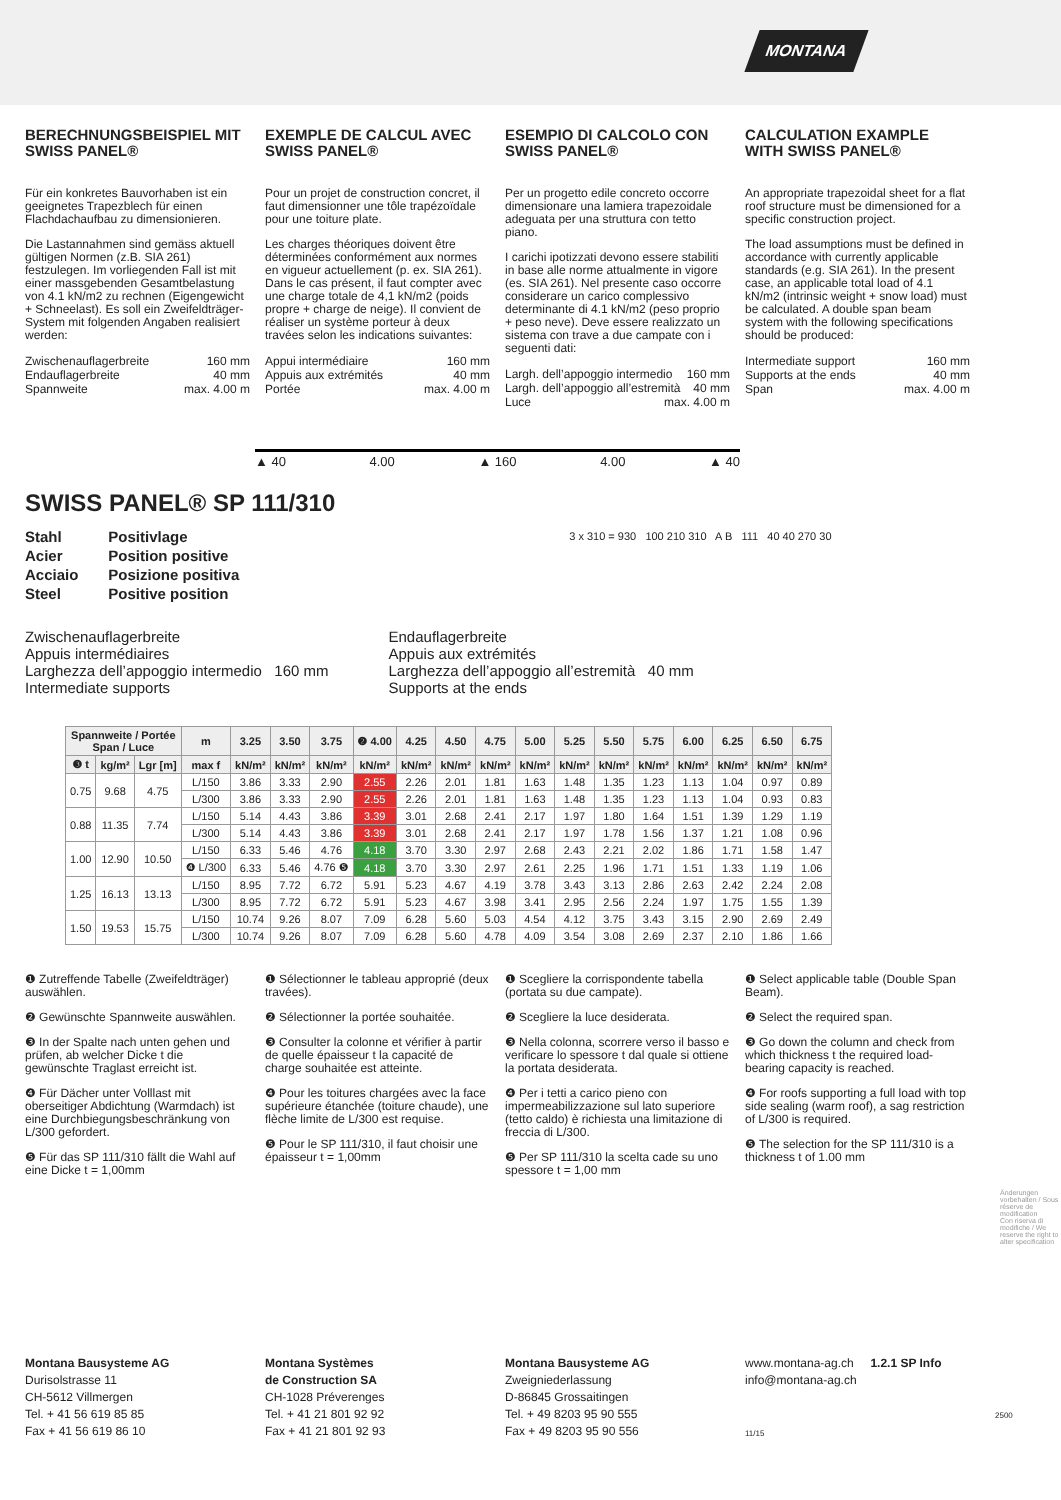MONTANA
BERECHNUNGSBEISPIEL MIT SWISS PANEL®
Für ein konkretes Bauvorhaben ist ein geeignetes Trapezblech für einen Flachdachaufbau zu dimensionieren.
Die Lastannahmen sind gemäss aktuell gültigen Normen (z.B. SIA 261) festzulegen. Im vorliegenden Fall ist mit einer massgebenden Gesamtbelastung von 4.1 kN/m2 zu rechnen (Eigengewicht + Schneelast). Es soll ein Zweifeldträger-System mit folgenden Angaben realisiert werden:
Zwischenauflagerbreite 160 mm
Endauflagerbreite 40 mm
Spannweite max. 4.00 m
EXEMPLE DE CALCUL AVEC SWISS PANEL®
Pour un projet de construction concret, il faut dimensionner une tôle trapézoïdale pour une toiture plate.
Les charges théoriques doivent être déterminées conformément aux normes en vigueur actuellement (p. ex. SIA 261). Dans le cas présent, il faut compter avec une charge totale de 4,1 kN/m2 (poids propre + charge de neige). Il convient de réaliser un système porteur à deux travées selon les indications suivantes:
Appui intermédiaire 160 mm
Appuis aux extrémités 40 mm
Portée max. 4.00 m
ESEMPIO DI CALCOLO CON SWISS PANEL®
Per un progetto edile concreto occorre dimensionare una lamiera trapezoidale adeguata per una struttura con tetto piano.
I carichi ipotizzati devono essere stabiliti in base alle norme attualmente in vigore (es. SIA 261). Nel presente caso occorre considerare un carico complessivo determinante di 4.1 kN/m2 (peso proprio + peso neve). Deve essere realizzato un sistema con trave a due campate con i seguenti dati:
Largh. dell’appoggio intermedio 160 mm
Largh. dell’appoggio all’estremità 40 mm
Luce max. 4.00 m
CALCULATION EXAMPLE WITH SWISS PANEL®
An appropriate trapezoidal sheet for a flat roof structure must be dimensioned for a specific construction project.
The load assumptions must be defined in accordance with currently applicable standards (e.g. SIA 261). In the present case, an applicable total load of 4.1 kN/m2 (intrinsic weight + snow load) must be calculated. A double span beam system with the following specifications should be produced:
Intermediate support 160 mm
Supports at the ends 40 mm
Span max. 4.00 m
▲ 40 4.00 ▲ 160 4.00 ▲ 40
SWISS PANEL® SP 111/310
Stahl
Acier
Acciaio
Steel
Positivlage
Position positive
Posizione positiva
Positive position
3 x 310 = 930 100 210 310 A B 111 40 40 270 30
Zwischenauflagerbreite
Appuis intermédiaires
Larghezza dell’appoggio intermedio 160 mm
Intermediate supports
Endauflagerbreite
Appuis aux extrémités
Larghezza dell’appoggio all’estremità 40 mm
Supports at the ends
| Spannweite / Portée Span / Luce | | | m | 3.25 | 3.50 | 3.75 | ❷ 4.00 | 4.25 | 4.50 | 4.75 | 5.00 | 5.25 | 5.50 | 5.75 | 6.00 | 6.25 | 6.50 | 6.75 |
| --- | --- | --- | --- | --- | --- | --- | --- | --- | --- | --- | --- | --- | --- | --- | --- | --- | --- | --- |
| ❸ t | kg/m² | Lgr [m] | max f | kN/m² | kN/m² | kN/m² | kN/m² | kN/m² | kN/m² | kN/m² | kN/m² | kN/m² | kN/m² | kN/m² | kN/m² | kN/m² | kN/m² | kN/m² |
| 0.75 | 9.68 | 4.75 | L/150 | 3.86 | 3.33 | 2.90 | 2.55 | 2.26 | 2.01 | 1.81 | 1.63 | 1.48 | 1.35 | 1.23 | 1.13 | 1.04 | 0.97 | 0.89 |
| | | | L/300 | 3.86 | 3.33 | 2.90 | 2.55 | 2.26 | 2.01 | 1.81 | 1.63 | 1.48 | 1.35 | 1.23 | 1.13 | 1.04 | 0.93 | 0.83 |
| 0.88 | 11.35 | 7.74 | L/150 | 5.14 | 4.43 | 3.86 | 3.39 | 3.01 | 2.68 | 2.41 | 2.17 | 1.97 | 1.80 | 1.64 | 1.51 | 1.39 | 1.29 | 1.19 |
| | | | L/300 | 5.14 | 4.43 | 3.86 | 3.39 | 3.01 | 2.68 | 2.41 | 2.17 | 1.97 | 1.78 | 1.56 | 1.37 | 1.21 | 1.08 | 0.96 |
| 1.00 | 12.90 | 10.50 | L/150 | 6.33 | 5.46 | 4.76 | 4.18 | 3.70 | 3.30 | 2.97 | 2.68 | 2.43 | 2.21 | 2.02 | 1.86 | 1.71 | 1.58 | 1.47 |
| | | | ❹ L/300 | 6.33 | 5.46 | 4.76 ❺ | 4.18 | 3.70 | 3.30 | 2.97 | 2.61 | 2.25 | 1.96 | 1.71 | 1.51 | 1.33 | 1.19 | 1.06 |
| 1.25 | 16.13 | 13.13 | L/150 | 8.95 | 7.72 | 6.72 | 5.91 | 5.23 | 4.67 | 4.19 | 3.78 | 3.43 | 3.13 | 2.86 | 2.63 | 2.42 | 2.24 | 2.08 |
| | | | L/300 | 8.95 | 7.72 | 6.72 | 5.91 | 5.23 | 4.67 | 3.98 | 3.41 | 2.95 | 2.56 | 2.24 | 1.97 | 1.75 | 1.55 | 1.39 |
| 1.50 | 19.53 | 15.75 | L/150 | 10.74 | 9.26 | 8.07 | 7.09 | 6.28 | 5.60 | 5.03 | 4.54 | 4.12 | 3.75 | 3.43 | 3.15 | 2.90 | 2.69 | 2.49 |
| | | | L/300 | 10.74 | 9.26 | 8.07 | 7.09 | 6.28 | 5.60 | 4.78 | 4.09 | 3.54 | 3.08 | 2.69 | 2.37 | 2.10 | 1.86 | 1.66 |
❶ Zutreffende Tabelle (Zweifeldträger) auswählen.
❷ Gewünschte Spannweite auswählen.
❸ In der Spalte nach unten gehen und prüfen, ab welcher Dicke t die gewünschte Traglast erreicht ist.
❹ Für Dächer unter Volllast mit oberseitiger Abdichtung (Warmdach) ist eine Durchbiegungsbeschränkung von L/300 gefordert.
❺ Für das SP 111/310 fällt die Wahl auf eine Dicke t = 1,00mm
❶ Sélectionner le tableau approprié (deux travées).
❷ Sélectionner la portée souhaitée.
❸ Consulter la colonne et vérifier à partir de quelle épaisseur t la capacité de charge souhaitée est atteinte.
❹ Pour les toitures chargées avec la face supérieure étanchée (toiture chaude), une flèche limite de L/300 est requise.
❺ Pour le SP 111/310, il faut choisir une épaisseur t = 1,00mm
❶ Scegliere la corrispondente tabella (portata su due campate).
❷ Scegliere la luce desiderata.
❸ Nella colonna, scorrere verso il basso e verificare lo spessore t dal quale si ottiene la portata desiderata.
❹ Per i tetti a carico pieno con impermeabilizzazione sul lato superiore (tetto caldo) è richiesta una limitazione di freccia di L/300.
❺ Per SP 111/310 la scelta cade su uno spessore t = 1,00 mm
❶ Select applicable table (Double Span Beam).
❷ Select the required span.
❸ Go down the column and check from which thickness t the required load-bearing capacity is reached.
❹ For roofs supporting a full load with top side sealing (warm roof), a sag restriction of L/300 is required.
❺ The selection for the SP 111/310 is a thickness t of 1.00 mm
Änderungen vorbehalten / Sous réserve de modification
Con riserva di modifiche / We reserve the right to alter specification
Montana Bausysteme AG
Durisolstrasse 11
CH-5612 Villmergen
Tel. + 41 56 619 85 85
Fax + 41 56 619 86 10
Montana Systèmes
de Construction SA
CH-1028 Préverenges
Tel. + 41 21 801 92 92
Fax + 41 21 801 92 93
Montana Bausysteme AG
Zweigniederlassung
D-86845 Grossaitingen
Tel. + 49 8203 95 90 555
Fax + 49 8203 95 90 556
www.montana-ag.ch 1.2.1 SP Info
info@montana-ag.ch
2500 11/15